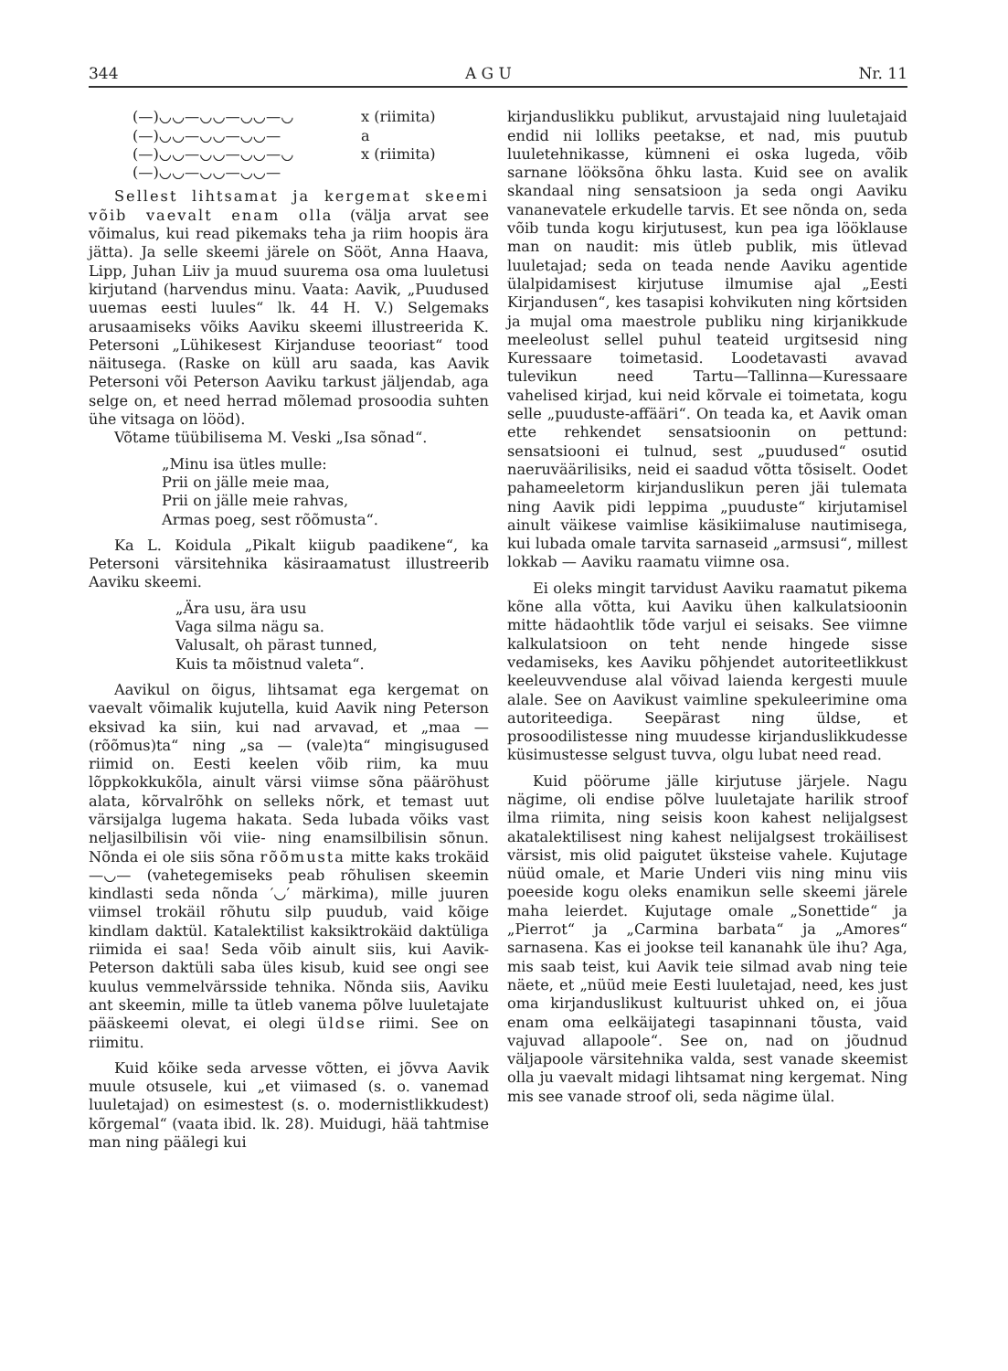344 A G U Nr. 11
(—)◡◡—◡◡—◡◡—◡ x (riimita)
(—)◡◡—◡◡—◡◡— a
(—)◡◡—◡◡—◡◡—◡ x (riimita)
(—)◡◡—◡◡—◡◡—
Sellest lihtsamat ja kergemat skeemi võib vaevalt enam olla (välja arvat see võimalus, kui read pikemaks teha ja riim hoopis ära jätta). Ja selle skeemi järele on Sööt, Anna Haava, Lipp, Juhan Liiv ja muud suurema osa oma luuletusi kirjutand (harvendus minu. Vaata: Aavik, „Puudused uuemas eesti luules“ lk. 44 H. V.) Selgemaks arusaamiseks võiks Aaviku skeemi illustreerida K. Petersoni „Lühikesest Kirjanduse teooriast“ tood näitusega. (Raske on küll aru saada, kas Aavik Petersoni või Peterson Aaviku tarkust jäljendab, aga selge on, et need herrad mõlemad prosoodia suhten ühe vitsaga on lööd).
Võtame tüübilisema M. Veski „Isa sõnad“.
„Minu isa ütles mulle:
Prii on jälle meie maa,
Prii on jälle meie rahvas,
Armas poeg, sest rõõmusta“.
Ka L. Koidula „Pikalt kiigub paadikene“, ka Petersoni värsitehnika käsiraamatust illustreerib Aaviku skeemi.
„Ära usu, ära usu
Vaga silma nägu sa.
Valusalt, oh pärast tunned,
Kuis ta mõistnud valeta“.
Aavikul on õigus, lihtsamat ega kergemat on vaevalt võimalik kujutella, kuid Aavik ning Peterson eksivad ka siin, kui nad arvavad, et „maa — (rõõmus)ta“ ning „sa — (vale)ta“ mingisugused riimid on. Eesti keelen võib riim, ka muu lõppkokkukõla, ainult värsi viimse sõna pääröhust alata, kõrvalrõhk on selleks nõrk, et temast uut värsijalga lugema hakata. Seda lubada võiks vast neljasilbilisin või viie- ning enamsilbilisin sõnun. Nõnda ei ole siis sõna rõõmusta mitte kaks trokäid —◡— (vahetegemiseks peab rõhulisen skeemin kindlasti seda nõnda ′◡′ märkima), mille juuren viimsel trokäil rõhutu silp puudub, vaid kõige kindlam daktül. Katalektilist kaksiktrokäid daktüliga riimida ei saa! Seda võib ainult siis, kui Aavik-Peterson daktüli saba üles kisub, kuid see ongi see kuulus vemmelvärsside tehnika. Nõnda siis, Aaviku ant skeemin, mille ta ütleb vanema põlve luuletajate pääskeemi olevat, ei olegi üldse riimi. See on riimitu.
Kuid kõike seda arvesse võtten, ei jõvva Aavik muule otsusele, kui „et viimased (s. o. vanemad luuletajad) on esimestest (s. o. modernistlikkudest) kõrgemal“ (vaata ibid. lk. 28). Muidugi, hää tahtmise man ning päälegi kui
kirjanduslikku publikut, arvustajaid ning luuletajaid endid nii lolliks peetakse, et nad, mis puutub luuletehnikasse, kümneni ei oska lugeda, võib sarnane lööksõna õhku lasta. Kuid see on avalik skandaal ning sensatsioon ja seda ongi Aaviku vananevatele erkudelle tarvis. Et see nõnda on, seda võib tunda kogu kirjutusest, kun pea iga lööklause man on naudit: mis ütleb publik, mis ütlevad luuletajad; seda on teada nende Aaviku agentide ülalpidamisest kirjutuse ilmumise ajal „Eesti Kirjandusen“, kes tasapisi kohvikuten ning kõrtsiden ja mujal oma maestrole publiku ning kirjanikkude meeleolust sellel puhul teateid urgitsesid ning Kuressaare toimetasid. Loodetavasti avavad tulevikun need Tartu—Tallinna—Kuressaare vahelised kirjad, kui neid kõrvale ei toimetata, kogu selle „puuduste-affääri“. On teada ka, et Aavik oman ette rehkendet sensatsioonin on pettund: sensatsiooni ei tulnud, sest „puudused“ osutid naeruväärilisiks, neid ei saadud võtta tõsiselt. Oodet pahameeletorm kirjanduslikun peren jäi tulemata ning Aavik pidi leppima „puuduste“ kirjutamisel ainult väikese vaimlise käsikiimaluse nautimisega, kui lubada omale tarvita sarnaseid „armsusi“, millest lokkab — Aaviku raamatu viimne osa.
Ei oleks mingit tarvidust Aaviku raamatut pikema kõne alla võtta, kui Aaviku ühen kalkulatsioonin mitte hädaohtlik tõde varjul ei seisaks. See viimne kalkulatsioon on teht nende hingede sisse vedamiseks, kes Aaviku põhjendet autoriteetlikkust keeleuvvenduse alal võivad laienda kergesti muule alale. See on Aavikust vaimline spekuleerimine oma autoriteediga. Seepärast ning üldse, et prosoodilistesse ning muudesse kirjanduslikkudesse küsimustesse selgust tuvva, olgu lubat need read.
Kuid pöörume jälle kirjutuse järjele. Nagu nägime, oli endise põlve luuletajate harilik stroof ilma riimita, ning seisis koon kahest nelijalgsest akatalektilisest ning kahest nelijalgsest trokäilisest värsist, mis olid paigutet üksteise vahele. Kujutage nüüd omale, et Marie Underi viis ning minu viis poeeside kogu oleks enamikun selle skeemi järele maha leierdet. Kujutage omale „Sonettide“ ja „Pierrot“ ja „Carmina barbata“ ja „Amores“ sarnasena. Kas ei jookse teil kananahk üle ihu? Aga, mis saab teist, kui Aavik teie silmad avab ning teie näete, et „nüüd meie Eesti luuletajad, need, kes just oma kirjanduslikust kultuurist uhked on, ei jõua enam oma eelkäijategi tasapinnani tõusta, vaid vajuvad allapoole“. See on, nad on jõudnud väljapoole värsitehnika valda, sest vanade skeemist olla ju vaevalt midagi lihtsamat ning kergemat. Ning mis see vanade stroof oli, seda nägime ülal.